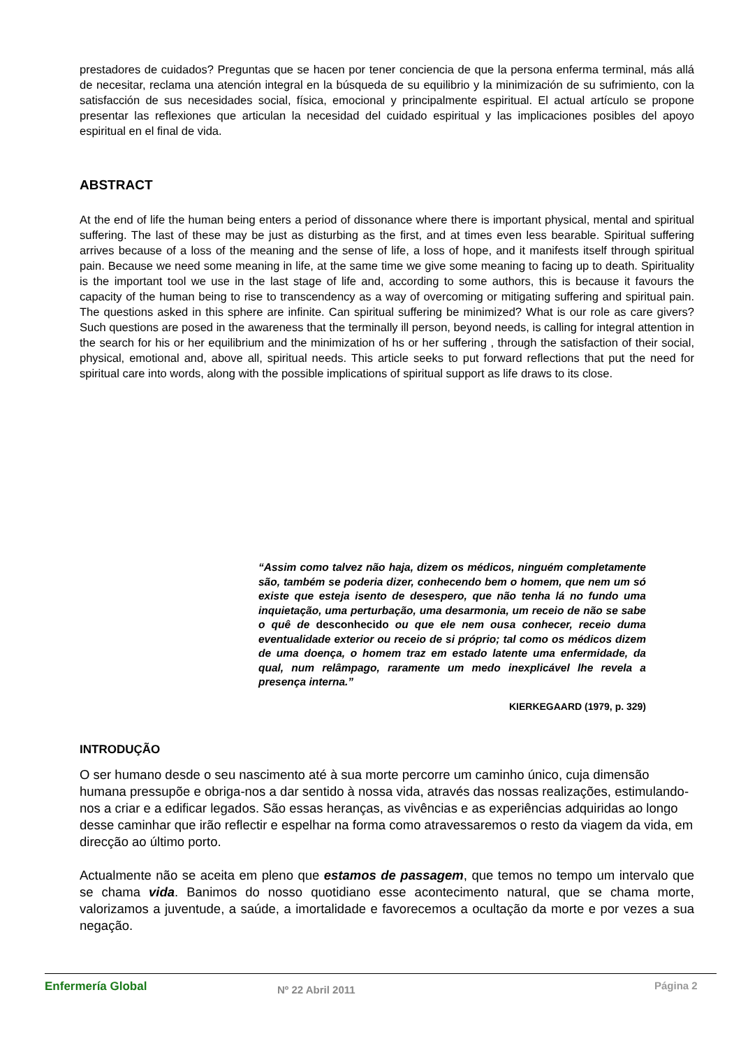prestadores de cuidados? Preguntas que se hacen por tener conciencia de que la persona enferma terminal, más allá de necesitar, reclama una atención integral en la búsqueda de su equilibrio y la minimización de su sufrimiento, con la satisfacción de sus necesidades social, física, emocional y principalmente espiritual. El actual artículo se propone presentar las reflexiones que articulan la necesidad del cuidado espiritual y las implicaciones posibles del apoyo espiritual en el final de vida.
ABSTRACT
At the end of life the human being enters a period of dissonance where there is important physical, mental and spiritual suffering. The last of these may be just as disturbing as the first, and at times even less bearable. Spiritual suffering arrives because of a loss of the meaning and the sense of life, a loss of hope, and it manifests itself through spiritual pain. Because we need some meaning in life, at the same time we give some meaning to facing up to death. Spirituality is the important tool we use in the last stage of life and, according to some authors, this is because it favours the capacity of the human being to rise to transcendency as a way of overcoming or mitigating suffering and spiritual pain. The questions asked in this sphere are infinite. Can spiritual suffering be minimized? What is our role as care givers? Such questions are posed in the awareness that the terminally ill person, beyond needs, is calling for integral attention in the search for his or her equilibrium and the minimization of hs or her suffering , through the satisfaction of their social, physical, emotional and, above all, spiritual needs. This article seeks to put forward reflections that put the need for spiritual care into words, along with the possible implications of spiritual support as life draws to its close.
“Assim como talvez não haja, dizem os médicos, ninguém completamente são, também se poderia dizer, conhecendo bem o homem, que nem um só existe que esteja isento de desespero, que não tenha lá no fundo uma inquietação, uma perturbação, uma desarmonia, um receio de não se sabe o quê de desconhecido ou que ele nem ousa conhecer, receio duma eventualidade exterior ou receio de si próprio; tal como os médicos dizem de uma doença, o homem traz em estado latente uma enfermidade, da qual, num relâmpago, raramente um medo inexplicável lhe revela a presença interna.”
KIERKEGAARD (1979, p. 329)
INTRODUÇÃO
O ser humano desde o seu nascimento até à sua morte percorre um caminho único, cuja dimensão humana pressupõe e obriga-nos a dar sentido à nossa vida, através das nossas realizações, estimulando-nos a criar e a edificar legados. São essas heranças, as vivências e as experiências adquiridas ao longo desse caminhar que irão reflectir e espelhar na forma como atravessaremos o resto da viagem da vida, em direcção ao último porto.
Actualmente não se aceita em pleno que estamos de passagem, que temos no tempo um intervalo que se chama vida. Banimos do nosso quotidiano esse acontecimento natural, que se chama morte, valorizamos a juventude, a saúde, a imortalidade e favorecemos a ocultação da morte e por vezes a sua negação.
Enfermería Global Nº 22 Abril 2011 Página 2